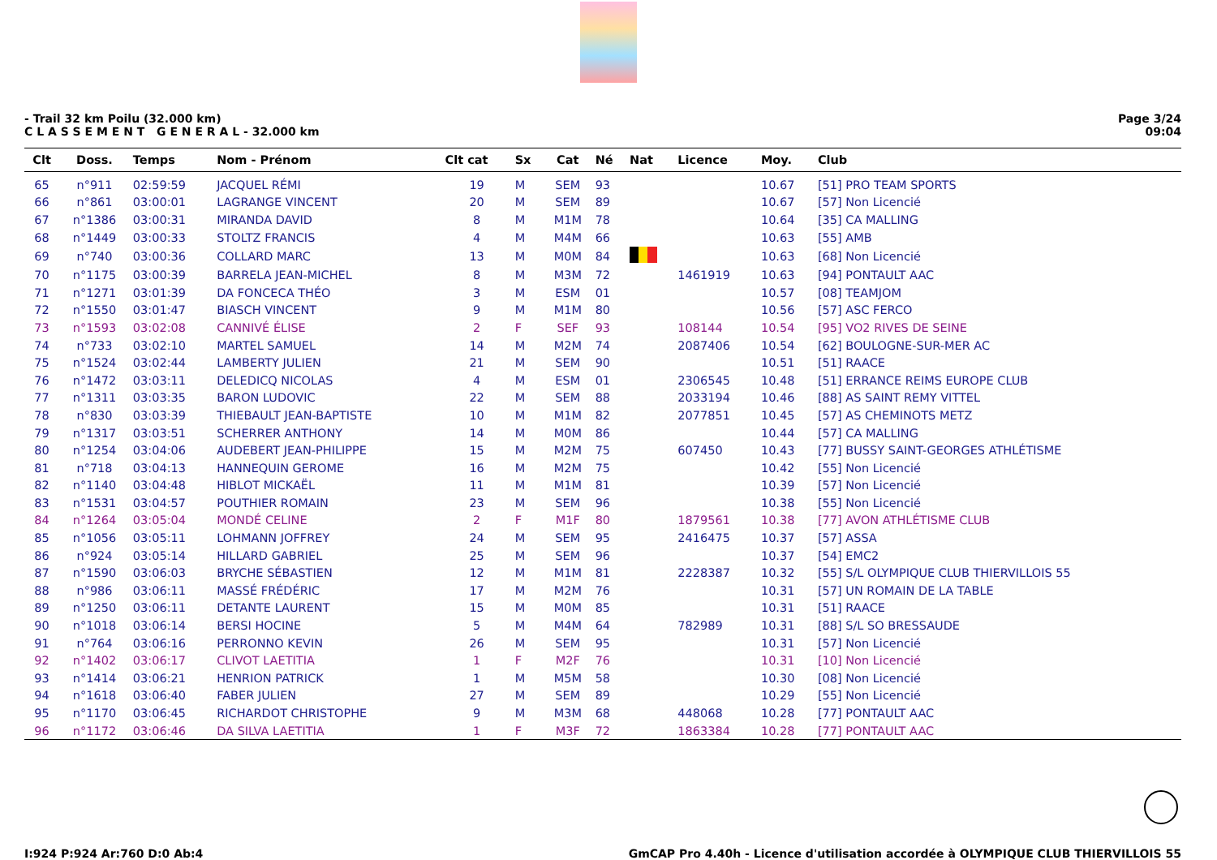- Trail 32 km Poilu (32.000 km)
C L A S S E M E N T G E N E R A L - 32.000 km
Page 3/24
09:04
| Clt | Doss. | Temps | Nom - Prénom | Clt cat | Sx | Cat | Né | Nat | Licence | Moy. | Club |
| --- | --- | --- | --- | --- | --- | --- | --- | --- | --- | --- | --- |
| 65 | n°911 | 02:59:59 | JACQUEL RÉMI | 19 | M | SEM | 93 | | | 10.67 | [51] PRO TEAM SPORTS |
| 66 | n°861 | 03:00:01 | LAGRANGE VINCENT | 20 | M | SEM | 89 | | | 10.67 | [57] Non Licencié |
| 67 | n°1386 | 03:00:31 | MIRANDA DAVID | 8 | M | M1M | 78 | | | 10.64 | [35] CA MALLING |
| 68 | n°1449 | 03:00:33 | STOLTZ FRANCIS | 4 | M | M4M | 66 | | | 10.63 | [55] AMB |
| 69 | n°740 | 03:00:36 | COLLARD MARC | 13 | M | M0M | 84 | | | 10.63 | [68] Non Licencié |
| 70 | n°1175 | 03:00:39 | BARRELA JEAN-MICHEL | 8 | M | M3M | 72 | | 1461919 | 10.63 | [94] PONTAULT AAC |
| 71 | n°1271 | 03:01:39 | DA FONCECA THÉO | 3 | M | ESM | 01 | | | 10.57 | [08] TEAMJOM |
| 72 | n°1550 | 03:01:47 | BIASCH VINCENT | 9 | M | M1M | 80 | | | 10.56 | [57] ASC FERCO |
| 73 | n°1593 | 03:02:08 | CANNIVÉ ÉLISE | 2 | F | SEF | 93 | | 108144 | 10.54 | [95] VO2 RIVES DE SEINE |
| 74 | n°733 | 03:02:10 | MARTEL SAMUEL | 14 | M | M2M | 74 | | 2087406 | 10.54 | [62] BOULOGNE-SUR-MER AC |
| 75 | n°1524 | 03:02:44 | LAMBERTY JULIEN | 21 | M | SEM | 90 | | | 10.51 | [51] RAACE |
| 76 | n°1472 | 03:03:11 | DELEDICQ NICOLAS | 4 | M | ESM | 01 | | 2306545 | 10.48 | [51] ERRANCE REIMS EUROPE CLUB |
| 77 | n°1311 | 03:03:35 | BARON LUDOVIC | 22 | M | SEM | 88 | | 2033194 | 10.46 | [88] AS SAINT REMY VITTEL |
| 78 | n°830 | 03:03:39 | THIEBAULT JEAN-BAPTISTE | 10 | M | M1M | 82 | | 2077851 | 10.45 | [57] AS CHEMINOTS METZ |
| 79 | n°1317 | 03:03:51 | SCHERRER ANTHONY | 14 | M | M0M | 86 | | | 10.44 | [57] CA MALLING |
| 80 | n°1254 | 03:04:06 | AUDEBERT JEAN-PHILIPPE | 15 | M | M2M | 75 | | 607450 | 10.43 | [77] BUSSY SAINT-GEORGES ATHLÉTISME |
| 81 | n°718 | 03:04:13 | HANNEQUIN GEROME | 16 | M | M2M | 75 | | | 10.42 | [55] Non Licencié |
| 82 | n°1140 | 03:04:48 | HIBLOT MICKAËL | 11 | M | M1M | 81 | | | 10.39 | [57] Non Licencié |
| 83 | n°1531 | 03:04:57 | POUTHIER ROMAIN | 23 | M | SEM | 96 | | | 10.38 | [55] Non Licencié |
| 84 | n°1264 | 03:05:04 | MONDÉ CELINE | 2 | F | M1F | 80 | | 1879561 | 10.38 | [77] AVON ATHLÉTISME CLUB |
| 85 | n°1056 | 03:05:11 | LOHMANN JOFFREY | 24 | M | SEM | 95 | | 2416475 | 10.37 | [57] ASSA |
| 86 | n°924 | 03:05:14 | HILLARD GABRIEL | 25 | M | SEM | 96 | | | 10.37 | [54] EMC2 |
| 87 | n°1590 | 03:06:03 | BRYCHE SÉBASTIEN | 12 | M | M1M | 81 | | 2228387 | 10.32 | [55] S/L OLYMPIQUE CLUB THIERVILLOIS 55 |
| 88 | n°986 | 03:06:11 | MASSÉ FRÉDÉRIC | 17 | M | M2M | 76 | | | 10.31 | [57] UN ROMAIN DE LA TABLE |
| 89 | n°1250 | 03:06:11 | DETANTE LAURENT | 15 | M | M0M | 85 | | | 10.31 | [51] RAACE |
| 90 | n°1018 | 03:06:14 | BERSI HOCINE | 5 | M | M4M | 64 | | 782989 | 10.31 | [88] S/L SO BRESSAUDE |
| 91 | n°764 | 03:06:16 | PERRONNO KEVIN | 26 | M | SEM | 95 | | | 10.31 | [57] Non Licencié |
| 92 | n°1402 | 03:06:17 | CLIVOT LAETITIA | 1 | F | M2F | 76 | | | 10.31 | [10] Non Licencié |
| 93 | n°1414 | 03:06:21 | HENRION PATRICK | 1 | M | M5M | 58 | | | 10.30 | [08] Non Licencié |
| 94 | n°1618 | 03:06:40 | FABER JULIEN | 27 | M | SEM | 89 | | | 10.29 | [55] Non Licencié |
| 95 | n°1170 | 03:06:45 | RICHARDOT CHRISTOPHE | 9 | M | M3M | 68 | | 448068 | 10.28 | [77] PONTAULT AAC |
| 96 | n°1172 | 03:06:46 | DA SILVA LAETITIA | 1 | F | M3F | 72 | | 1863384 | 10.28 | [77] PONTAULT AAC |
I:924 P:924 Ar:760 D:0 Ab:4 GmCAP Pro 4.40h - Licence d'utilisation accordée à OLYMPIQUE CLUB THIERVILLOIS 55